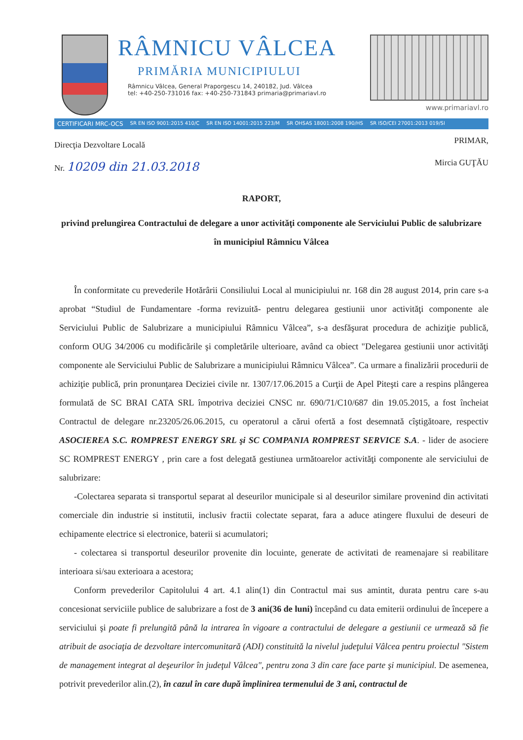RÂMNICU VÂLCEA
PRIMĂRIA MUNICIPIULUI
Râmnicu Vâlcea, General Praporgescu 14, 240182, Jud. Vâlcea
tel: +40-250-731016 fax: +40-250-731843 primaria@primariavl.ro
www.primariavl.ro
CERTIFICARI MRC-OCS SR EN ISO 9001:2015 410/C SR EN ISO 14001:2015 223/M SR OHSAS 18001:2008 190/HS SR ISO/CEI 27001:2013 019/SI
Direcţia Dezvoltare Locală
Nr. 10209 din 21.03.2018
PRIMAR,
Mircia GUŢĂU
RAPORT,
privind prelungirea Contractului de delegare a unor activităţi componente ale Serviciului Public de salubrizare în municipiul Râmnicu Vâlcea
În conformitate cu prevederile Hotărârii Consiliului Local al municipiului nr. 168 din 28 august 2014, prin care s-a aprobat “Studiul de Fundamentare -forma revizuită- pentru delegarea gestiunii unor activităţi componente ale Serviciului Public de Salubrizare a municipiului Râmnicu Vâlcea”, s-a desfăşurat procedura de achiziţie publică, conform OUG 34/2006 cu modificările şi completările ulterioare, având ca obiect "Delegarea gestiunii unor activităţi componente ale Serviciului Public de Salubrizare a municipiului Râmnicu Vâlcea”. Ca urmare a finalizării procedurii de achiziţie publică, prin pronunţarea Deciziei civile nr. 1307/17.06.2015 a Curţii de Apel Piteşti care a respins plângerea formulată de SC BRAI CATA SRL împotriva deciziei CNSC nr. 690/71/C10/687 din 19.05.2015, a fost încheiat Contractul de delegare nr.23205/26.06.2015, cu operatorul a cărui ofertă a fost desemnată cîştigătoare, respectiv ASOCIEREA S.C. ROMPREST ENERGY SRL şi SC COMPANIA ROMPREST SERVICE S.A. - lider de asociere SC ROMPREST ENERGY , prin care a fost delegată gestiunea următoarelor activităţi componente ale serviciului de salubrizare:
-Colectarea separata si transportul separat al deseurilor municipale si al deseurilor similare provenind din activitati comerciale din industrie si institutii, inclusiv fractii colectate separat, fara a aduce atingere fluxului de deseuri de echipamente electrice si electronice, baterii si acumulatori;
- colectarea si transportul deseurilor provenite din locuinte, generate de activitati de reamenajare si reabilitare interioara si/sau exterioara a acestora;
Conform prevederilor Capitolului 4 art. 4.1 alin(1) din Contractul mai sus amintit, durata pentru care s-au concesionat serviciile publice de salubrizare a fost de 3 ani(36 de luni) începând cu data emiterii ordinului de începere a serviciului şi poate fi prelungită până la intrarea în vigoare a contractului de delegare a gestiunii ce urmează să fie atribuit de asociaţia de dezvoltare intercomunitară (ADI) constituită la nivelul judeţului Vâlcea pentru proiectul "Sistem de management integrat al deşeurilor în judeţul Vâlcea", pentru zona 3 din care face parte şi municipiul. De asemenea, potrivit prevederilor alin.(2), în cazul în care după împlinirea termenului de 3 ani, contractul de